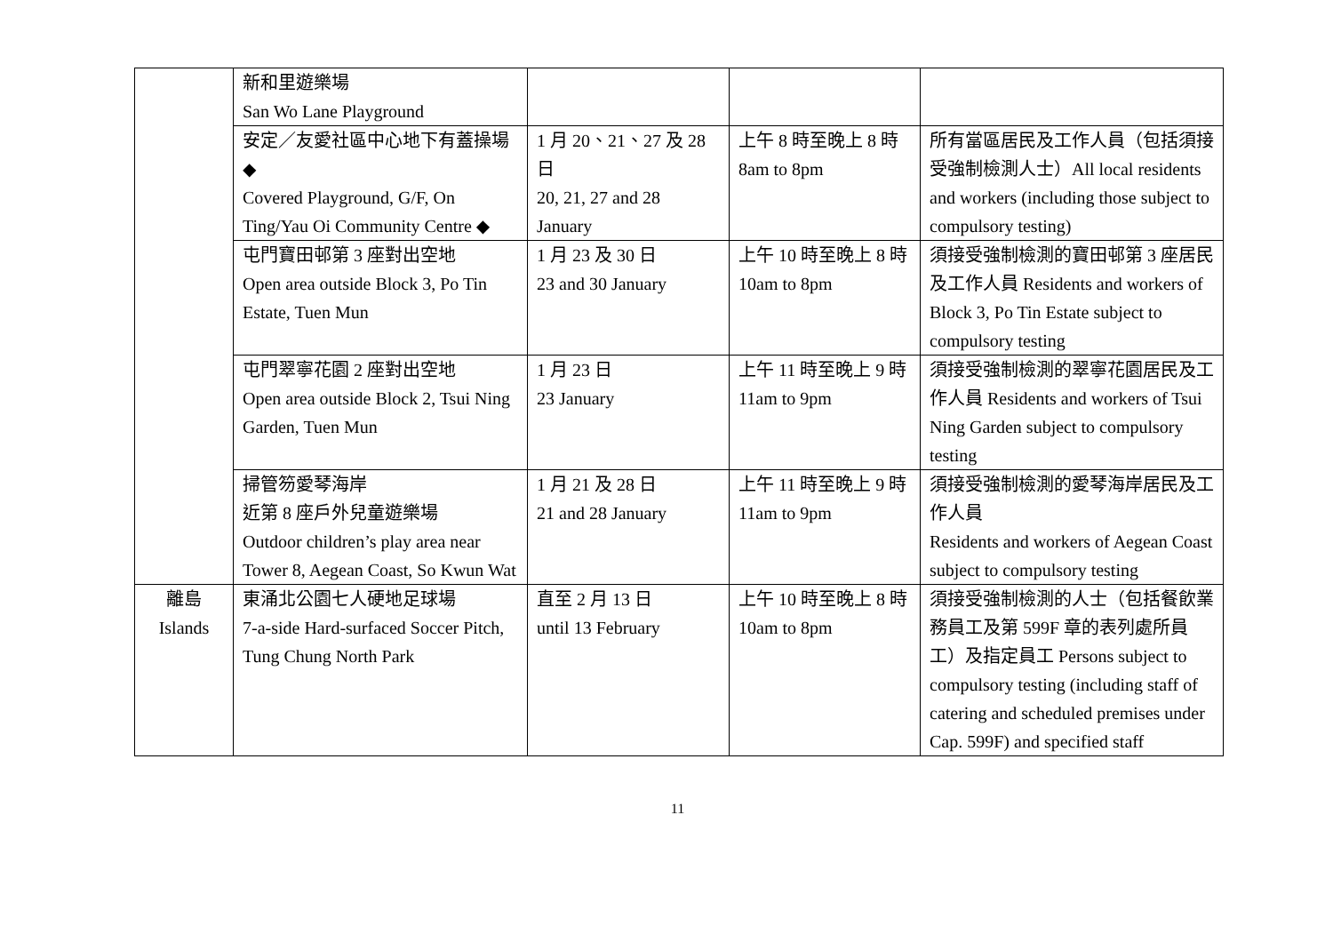| | 新和里遊樂場 San Wo Lane Playground | | | |
| | 安定／友愛社區中心地下有蓋操場 ◆ Covered Playground, G/F, On Ting/Yau Oi Community Centre ◆ | 1 月 20、21、27 及 28 日 20, 21, 27 and 28 January | 上午 8 時至晚上 8 時 8am to 8pm | 所有當區居民及工作人員（包括須接受強制檢測人士）All local residents and workers (including those subject to compulsory testing) |
| | 屯門寶田邨第 3 座對出空地 Open area outside Block 3, Po Tin Estate, Tuen Mun | 1 月 23 及 30 日 23 and 30 January | 上午 10 時至晚上 8 時 10am to 8pm | 須接受強制檢測的寶田邨第 3 座居民及工作人員 Residents and workers of Block 3, Po Tin Estate subject to compulsory testing |
| | 屯門翠寧花園 2 座對出空地 Open area outside Block 2, Tsui Ning Garden, Tuen Mun | 1 月 23 日 23 January | 上午 11 時至晚上 9 時 11am to 9pm | 須接受強制檢測的翠寧花園居民及工作人員 Residents and workers of Tsui Ning Garden subject to compulsory testing |
| | 掃管笏愛琴海岸 近第 8 座戶外兒童遊樂場 Outdoor children’s play area near Tower 8, Aegean Coast, So Kwun Wat | 1 月 21 及 28 日 21 and 28 January | 上午 11 時至晚上 9 時 11am to 9pm | 須接受強制檢測的愛琴海岸居民及工作人員 Residents and workers of Aegean Coast subject to compulsory testing |
| 離島 Islands | 東涌北公園七人硬地足球場 7-a-side Hard-surfaced Soccer Pitch, Tung Chung North Park | 直至 2 月 13 日 until 13 February | 上午 10 時至晚上 8 時 10am to 8pm | 須接受強制檢測的人士（包括餐飲業務員工及第 599F 章的表列處所員工）及指定員工 Persons subject to compulsory testing (including staff of catering and scheduled premises under Cap. 599F) and specified staff |
11